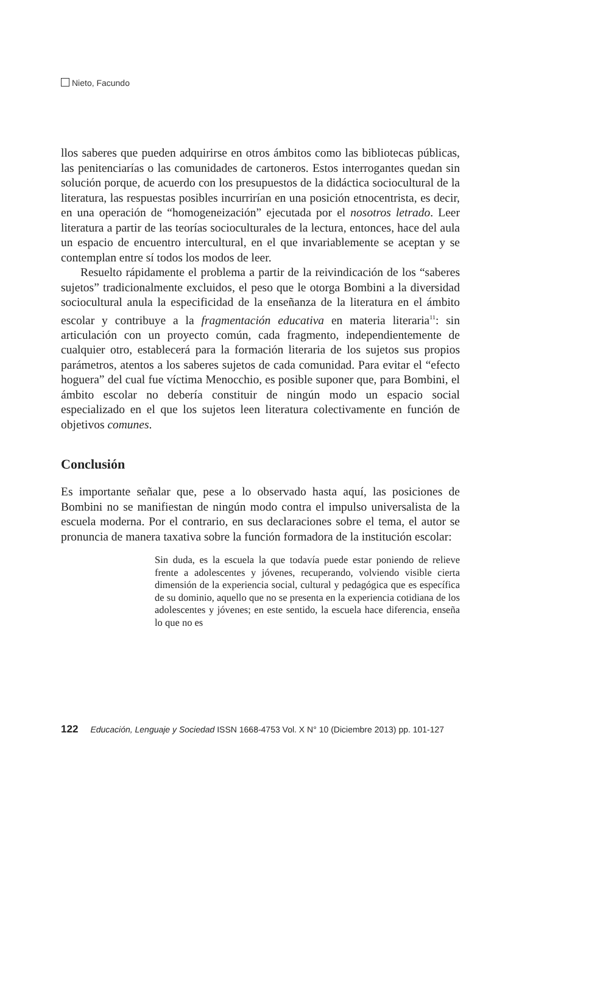Nieto, Facundo
llos saberes que pueden adquirirse en otros ámbitos como las bibliotecas públicas, las penitenciarías o las comunidades de cartoneros. Estos interrogantes quedan sin solución porque, de acuerdo con los presupuestos de la didáctica sociocultural de la literatura, las respuestas posibles incurrirían en una posición etnocentrista, es decir, en una operación de “homogeneización” ejecutada por el nosotros letrado. Leer literatura a partir de las teorías socioculturales de la lectura, entonces, hace del aula un espacio de encuentro intercultural, en el que invariablemente se aceptan y se contemplan entre sí todos los modos de leer.
Resuelto rápidamente el problema a partir de la reivindicación de los “saberes sujetos” tradicionalmente excluidos, el peso que le otorga Bombini a la diversidad sociocultural anula la especificidad de la enseñanza de la literatura en el ámbito escolar y contribuye a la fragmentación educativa en materia literaria<sup>11</sup>: sin articulación con un proyecto común, cada fragmento, independientemente de cualquier otro, establecerá para la formación literaria de los sujetos sus propios parámetros, atentos a los saberes sujetos de cada comunidad. Para evitar el “efecto hoguera” del cual fue víctima Menocchio, es posible suponer que, para Bombini, el ámbito escolar no debería constituir de ningún modo un espacio social especializado en el que los sujetos leen literatura colectivamente en función de objetivos comunes.
Conclusión
Es importante señalar que, pese a lo observado hasta aquí, las posiciones de Bombini no se manifiestan de ningún modo contra el impulso universalista de la escuela moderna. Por el contrario, en sus declaraciones sobre el tema, el autor se pronuncia de manera taxativa sobre la función formadora de la institución escolar:
Sin duda, es la escuela la que todavía puede estar poniendo de relieve frente a adolescentes y jóvenes, recuperando, volviendo visible cierta dimensión de la experiencia social, cultural y pedagógica que es específica de su dominio, aquello que no se presenta en la experiencia cotidiana de los adolescentes y jóvenes; en este sentido, la escuela hace diferencia, enseña lo que no es
122 Educación, Lenguaje y Sociedad ISSN 1668-4753 Vol. X N° 10 (Diciembre 2013) pp. 101-127